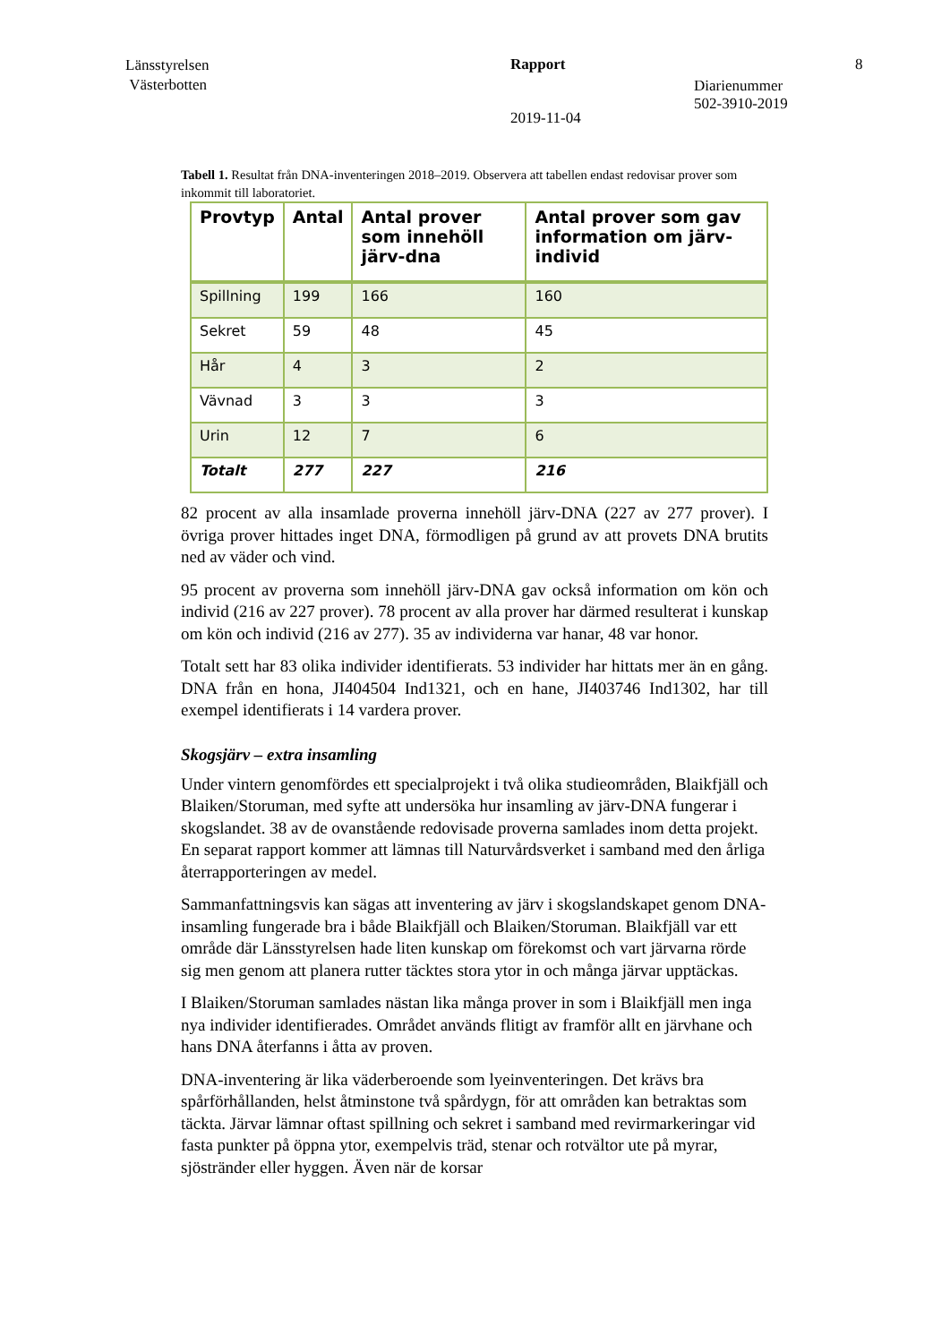Länsstyrelsen
Västerbotten
Rapport
2019-11-04
Diarienummer
502-3910-2019
8
Tabell 1. Resultat från DNA-inventeringen 2018–2019. Observera att tabellen endast redovisar prover som inkommit till laboratoriet.
| Provtyp | Antal | Antal prover som innehöll järv-dna | Antal prover som gav information om järv-individ |
| --- | --- | --- | --- |
| Spillning | 199 | 166 | 160 |
| Sekret | 59 | 48 | 45 |
| Hår | 4 | 3 | 2 |
| Vävnad | 3 | 3 | 3 |
| Urin | 12 | 7 | 6 |
| Totalt | 277 | 227 | 216 |
82 procent av alla insamlade proverna innehöll järv-DNA (227 av 277 prover). I övriga prover hittades inget DNA, förmodligen på grund av att provets DNA brutits ned av väder och vind.
95 procent av proverna som innehöll järv-DNA gav också information om kön och individ (216 av 227 prover). 78 procent av alla prover har därmed resulterat i kunskap om kön och individ (216 av 277). 35 av individerna var hanar, 48 var honor.
Totalt sett har 83 olika individer identifierats. 53 individer har hittats mer än en gång. DNA från en hona, JI404504 Ind1321, och en hane, JI403746 Ind1302, har till exempel identifierats i 14 vardera prover.
Skogsjärv – extra insamling
Under vintern genomfördes ett specialprojekt i två olika studieområden, Blaikfjäll och Blaiken/Storuman, med syfte att undersöka hur insamling av järv-DNA fungerar i skogslandet. 38 av de ovanstående redovisade proverna samlades inom detta projekt. En separat rapport kommer att lämnas till Naturvårdsverket i samband med den årliga återrapporteringen av medel.
Sammanfattningsvis kan sägas att inventering av järv i skogslandskapet genom DNA-insamling fungerade bra i både Blaikfjäll och Blaiken/Storuman. Blaikfjäll var ett område där Länsstyrelsen hade liten kunskap om förekomst och vart järvarna rörde sig men genom att planera rutter täcktes stora ytor in och många järvar upptäckas.
I Blaiken/Storuman samlades nästan lika många prover in som i Blaikfjäll men inga nya individer identifierades. Området används flitigt av framför allt en järvhane och hans DNA återfanns i åtta av proven.
DNA-inventering är lika väderberoende som lyeinventeringen. Det krävs bra spårförhållanden, helst åtminstone två spårdygn, för att områden kan betraktas som täckta. Järvar lämnar oftast spillning och sekret i samband med revirmarkeringar vid fasta punkter på öppna ytor, exempelvis träd, stenar och rotvältor ute på myrar, sjöstränder eller hyggen. Även när de korsar